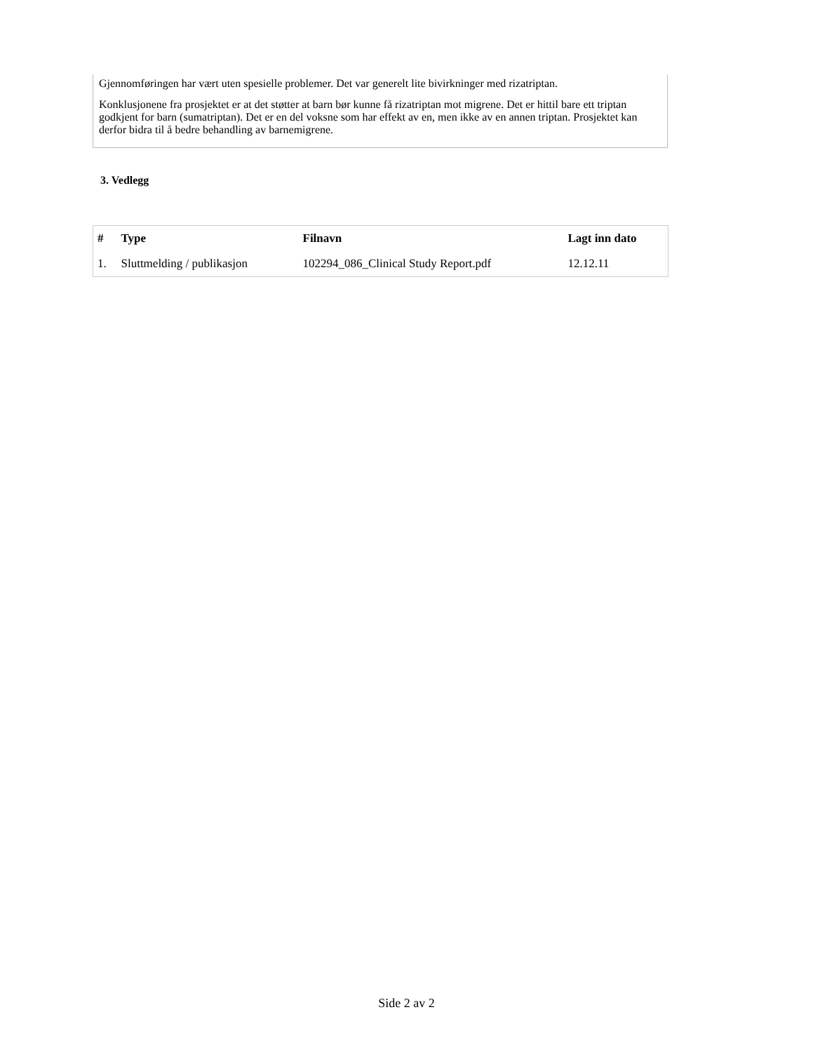Gjennomføringen har vært uten spesielle problemer. Det var generelt lite bivirkninger med rizatriptan.
Konklusjonene fra prosjektet er at det støtter at barn bør kunne få rizatriptan mot migrene. Det er hittil bare ett triptan godkjent for barn (sumatriptan). Det er en del voksne som har effekt av en, men ikke av en annen triptan. Prosjektet kan derfor bidra til å bedre behandling av barnemigrene.
3. Vedlegg
| # | Type | Filnavn | Lagt inn dato |
| --- | --- | --- | --- |
| 1. | Sluttmelding / publikasjon | 102294_086_Clinical Study Report.pdf | 12.12.11 |
Side 2 av 2